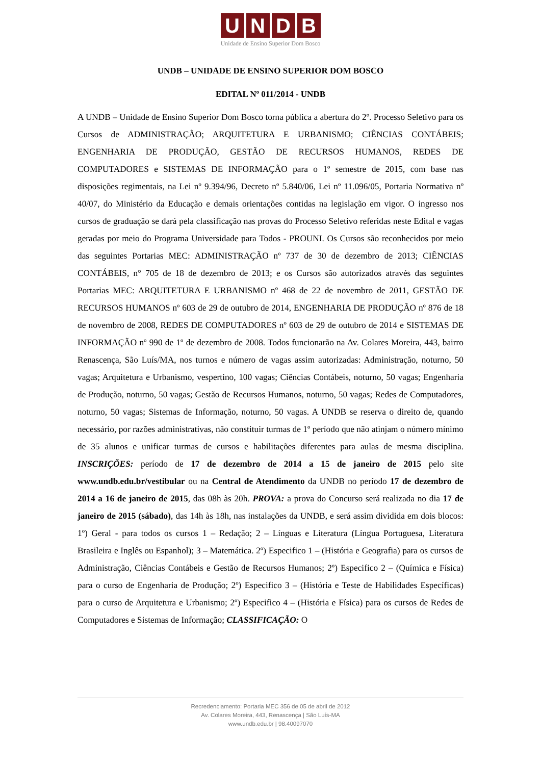UNDB
Unidade de Ensino Superior Dom Bosco
UNDB – UNIDADE DE ENSINO SUPERIOR DOM BOSCO
EDITAL Nº 011/2014 - UNDB
A UNDB – Unidade de Ensino Superior Dom Bosco torna pública a abertura do 2º. Processo Seletivo para os Cursos de ADMINISTRAÇÃO; ARQUITETURA E URBANISMO; CIÊNCIAS CONTÁBEIS; ENGENHARIA DE PRODUÇÃO, GESTÃO DE RECURSOS HUMANOS, REDES DE COMPUTADORES e SISTEMAS DE INFORMAÇÃO para o 1º semestre de 2015, com base nas disposições regimentais, na Lei nº 9.394/96, Decreto nº 5.840/06, Lei nº 11.096/05, Portaria Normativa nº 40/07, do Ministério da Educação e demais orientações contidas na legislação em vigor. O ingresso nos cursos de graduação se dará pela classificação nas provas do Processo Seletivo referidas neste Edital e vagas geradas por meio do Programa Universidade para Todos - PROUNI. Os Cursos são reconhecidos por meio das seguintes Portarias MEC: ADMINISTRAÇÃO nº 737 de 30 de dezembro de 2013; CIÊNCIAS CONTÁBEIS, n° 705 de 18 de dezembro de 2013; e os Cursos são autorizados através das seguintes Portarias MEC: ARQUITETURA E URBANISMO nº 468 de 22 de novembro de 2011, GESTÃO DE RECURSOS HUMANOS nº 603 de 29 de outubro de 2014, ENGENHARIA DE PRODUÇÃO nº 876 de 18 de novembro de 2008, REDES DE COMPUTADORES nº 603 de 29 de outubro de 2014 e SISTEMAS DE INFORMAÇÃO nº 990 de 1º de dezembro de 2008. Todos funcionarão na Av. Colares Moreira, 443, bairro Renascença, São Luís/MA, nos turnos e número de vagas assim autorizadas: Administração, noturno, 50 vagas; Arquitetura e Urbanismo, vespertino, 100 vagas; Ciências Contábeis, noturno, 50 vagas; Engenharia de Produção, noturno, 50 vagas; Gestão de Recursos Humanos, noturno, 50 vagas; Redes de Computadores, noturno, 50 vagas; Sistemas de Informação, noturno, 50 vagas. A UNDB se reserva o direito de, quando necessário, por razões administrativas, não constituir turmas de 1º período que não atinjam o número mínimo de 35 alunos e unificar turmas de cursos e habilitações diferentes para aulas de mesma disciplina. INSCRIÇÕES: período de 17 de dezembro de 2014 a 15 de janeiro de 2015 pelo site www.undb.edu.br/vestibular ou na Central de Atendimento da UNDB no período 17 de dezembro de 2014 a 16 de janeiro de 2015, das 08h às 20h. PROVA: a prova do Concurso será realizada no dia 17 de janeiro de 2015 (sábado), das 14h às 18h, nas instalações da UNDB, e será assim dividida em dois blocos: 1º) Geral - para todos os cursos 1 – Redação; 2 – Línguas e Literatura (Língua Portuguesa, Literatura Brasileira e Inglês ou Espanhol); 3 – Matemática. 2º) Especifico 1 – (História e Geografia) para os cursos de Administração, Ciências Contábeis e Gestão de Recursos Humanos; 2º) Especifico 2 – (Química e Física) para o curso de Engenharia de Produção; 2º) Especifico 3 – (História e Teste de Habilidades Específicas) para o curso de Arquitetura e Urbanismo; 2º) Especifico 4 – (História e Física) para os cursos de Redes de Computadores e Sistemas de Informação; CLASSIFICAÇÃO: O
Recredenciamento: Portaria MEC 356 de 05 de abril de 2012
Av. Colares Moreira, 443, Renascença | São Luís-MA
www.undb.edu.br | 98.40097070